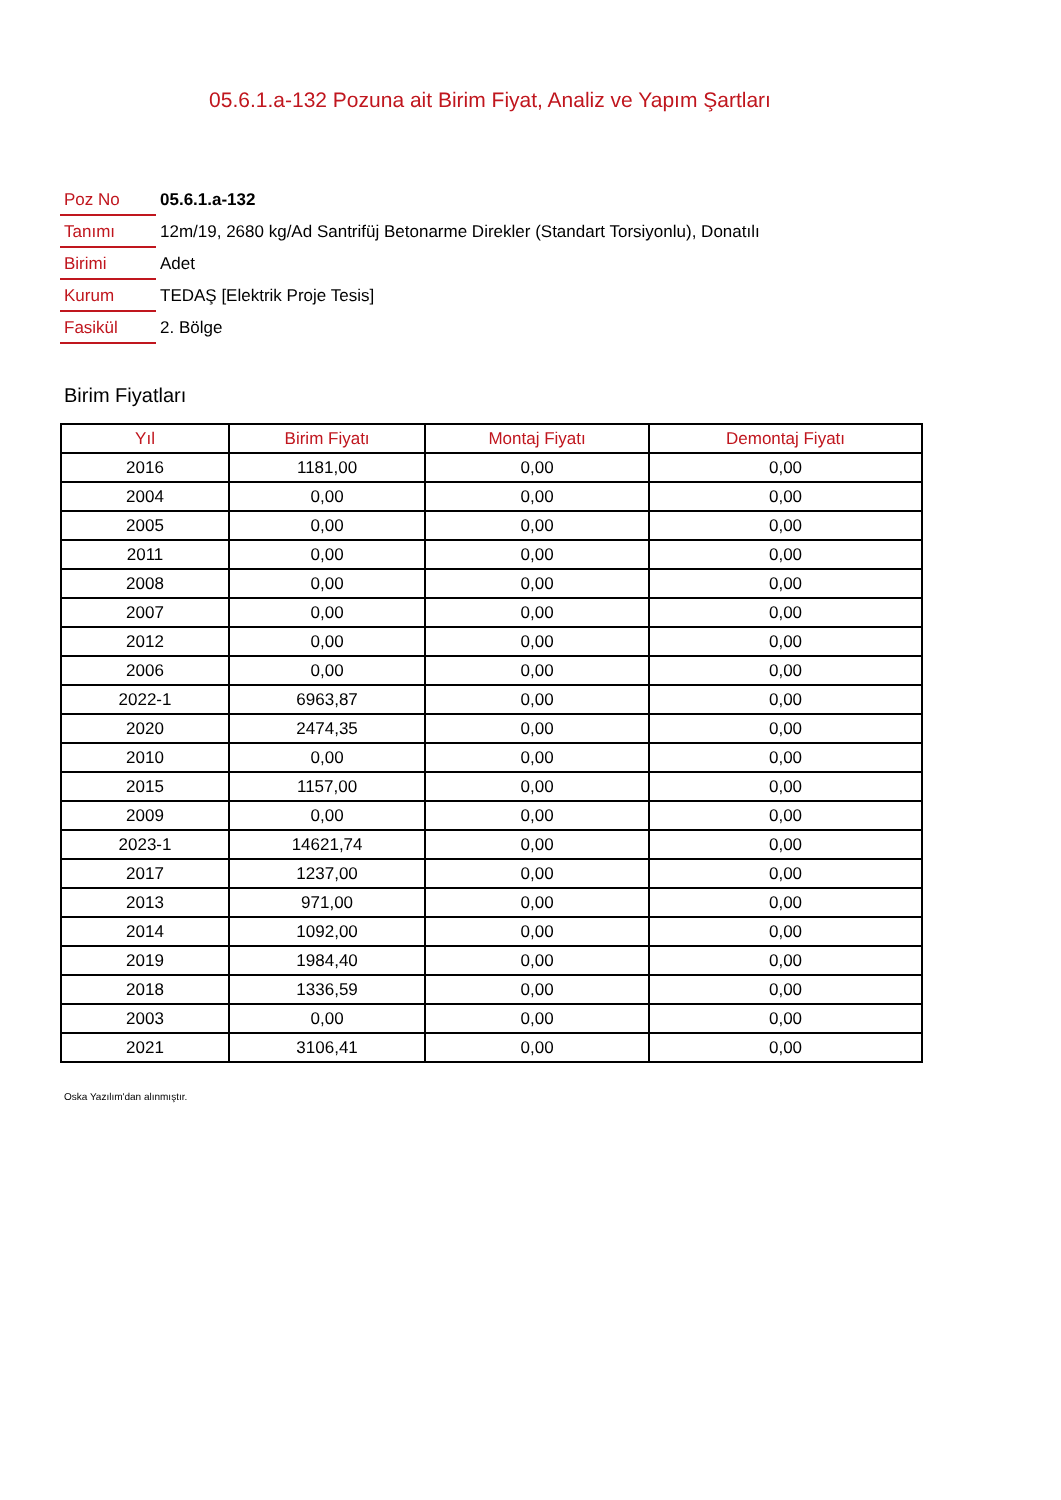05.6.1.a-132 Pozuna ait Birim Fiyat, Analiz ve Yapım Şartları
| Poz No | 05.6.1.a-132 |
| Tanımı | 12m/19, 2680 kg/Ad Santrifüj Betonarme Direkler (Standart Torsiyonlu), Donatılı |
| Birimi | Adet |
| Kurum | TEDAŞ [Elektrik Proje Tesis] |
| Fasikül | 2. Bölge |
Birim Fiyatları
| Yıl | Birim Fiyatı | Montaj Fiyatı | Demontaj Fiyatı |
| --- | --- | --- | --- |
| 2016 | 1181,00 | 0,00 | 0,00 |
| 2004 | 0,00 | 0,00 | 0,00 |
| 2005 | 0,00 | 0,00 | 0,00 |
| 2011 | 0,00 | 0,00 | 0,00 |
| 2008 | 0,00 | 0,00 | 0,00 |
| 2007 | 0,00 | 0,00 | 0,00 |
| 2012 | 0,00 | 0,00 | 0,00 |
| 2006 | 0,00 | 0,00 | 0,00 |
| 2022-1 | 6963,87 | 0,00 | 0,00 |
| 2020 | 2474,35 | 0,00 | 0,00 |
| 2010 | 0,00 | 0,00 | 0,00 |
| 2015 | 1157,00 | 0,00 | 0,00 |
| 2009 | 0,00 | 0,00 | 0,00 |
| 2023-1 | 14621,74 | 0,00 | 0,00 |
| 2017 | 1237,00 | 0,00 | 0,00 |
| 2013 | 971,00 | 0,00 | 0,00 |
| 2014 | 1092,00 | 0,00 | 0,00 |
| 2019 | 1984,40 | 0,00 | 0,00 |
| 2018 | 1336,59 | 0,00 | 0,00 |
| 2003 | 0,00 | 0,00 | 0,00 |
| 2021 | 3106,41 | 0,00 | 0,00 |
Oska Yazılım'dan alınmıştır.